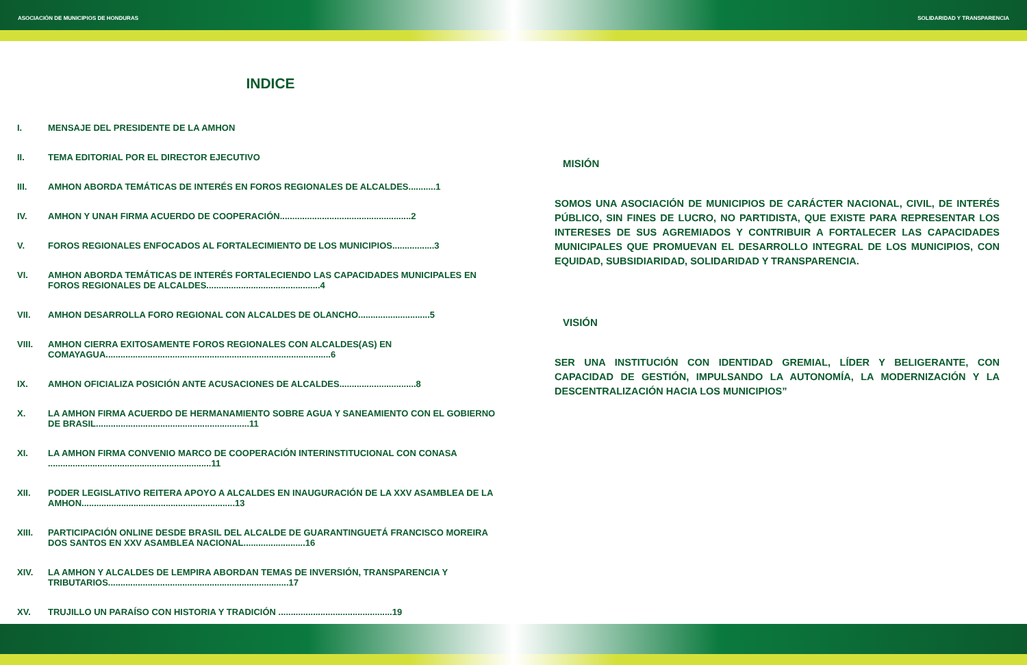ASOCIACIÓN DE MUNICIPIOS DE HONDURAS
SOLIDARIDAD Y TRANSPARENCIA
INDICE
I. MENSAJE DEL PRESIDENTE DE LA AMHON
II. TEMA EDITORIAL POR EL DIRECTOR EJECUTIVO
III. AMHON ABORDA TEMÁTICAS DE INTERÉS EN FOROS REGIONALES DE ALCALDES...........1
IV. AMHON Y UNAH FIRMA ACUERDO DE COOPERACIÓN.....................................................2
V. FOROS REGIONALES ENFOCADOS AL FORTALECIMIENTO DE LOS MUNICIPIOS.................3
VI. AMHON ABORDA TEMÁTICAS DE INTERÉS FORTALECIENDO LAS CAPACIDADES MUNICIPALES EN FOROS REGIONALES DE ALCALDES..............................................4
VII. AMHON DESARROLLA FORO REGIONAL CON ALCALDES DE OLANCHO.............................5
VIII. AMHON CIERRA EXITOSAMENTE FOROS REGIONALES CON ALCALDES(AS) EN COMAYAGUA...........................................................................................6
IX. AMHON OFICIALIZA POSICIÓN ANTE ACUSACIONES DE ALCALDES...............................8
X. LA AMHON FIRMA ACUERDO DE HERMANAMIENTO SOBRE AGUA Y SANEAMIENTO CON EL GOBIERNO DE BRASIL..............................................................11
XI. LA AMHON FIRMA CONVENIO MARCO DE COOPERACIÓN INTERINSTITUCIONAL CON CONASA ..................................................................11
XII. PODER LEGISLATIVO REITERA APOYO A ALCALDES EN INAUGURACIÓN DE LA XXV ASAMBLEA DE LA AMHON..............................................................13
XIII. PARTICIPACIÓN ONLINE DESDE BRASIL DEL ALCALDE DE GUARANTINGUETÁ FRANCISCO MOREIRA DOS SANTOS EN XXV ASAMBLEA NACIONAL.........................16
XIV. LA AMHON Y ALCALDES DE LEMPIRA ABORDAN TEMAS DE INVERSIÓN, TRANSPARENCIA Y TRIBUTARIOS.........................................................................17
XV. TRUJILLO UN PARAÍSO CON HISTORIA Y TRADICIÓN ..............................................19
MISIÓN
SOMOS UNA ASOCIACIÓN DE MUNICIPIOS DE CARÁCTER NACIONAL, CIVIL, DE INTERÉS PÚBLICO, SIN FINES DE LUCRO, NO PARTIDISTA, QUE EXISTE PARA REPRESENTAR LOS INTERESES DE SUS AGREMIADOS Y CONTRIBUIR A FORTALECER LAS CAPACIDADES MUNICIPALES QUE PROMUEVAN EL DESARROLLO INTEGRAL DE LOS MUNICIPIOS, CON EQUIDAD, SUBSIDIARIDAD, SOLIDARIDAD Y TRANSPARENCIA.
VISIÓN
SER UNA INSTITUCIÓN CON IDENTIDAD GREMIAL, LÍDER Y BELIGERANTE, CON CAPACIDAD DE GESTIÓN, IMPULSANDO LA AUTONOMÍA, LA MODERNIZACIÓN Y LA DESCENTRALIZACIÓN HACIA LOS MUNICIPIOS”